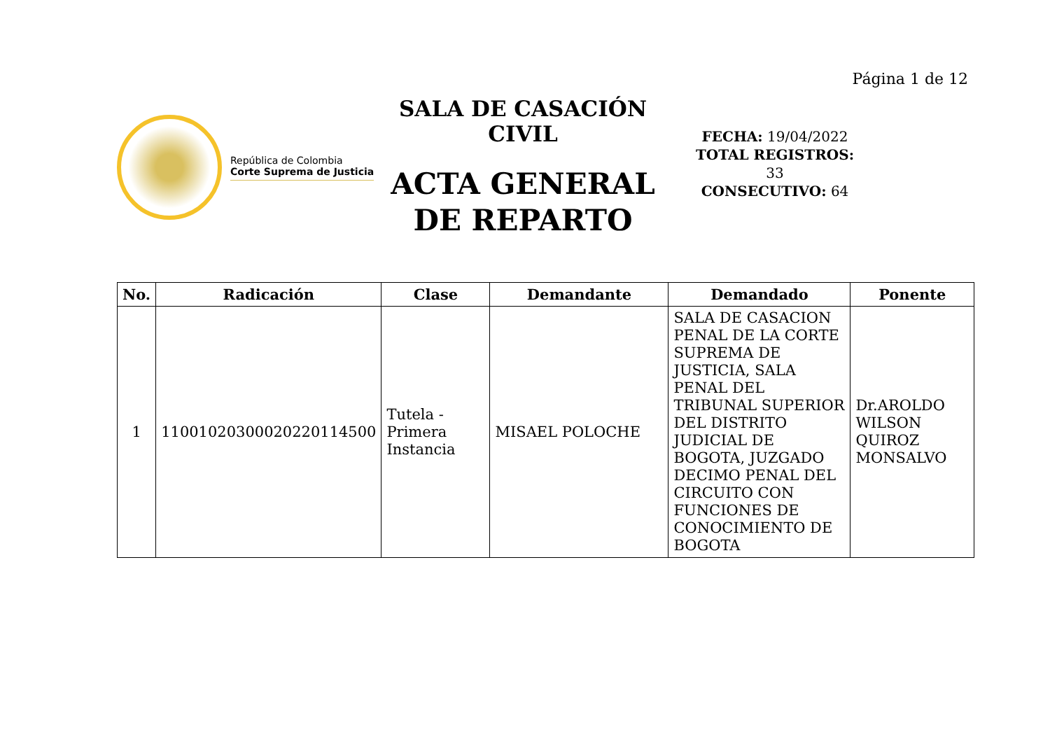Página 1 de 12
República de Colombia
Corte Suprema de Justicia
SALA DE CASACIÓN CIVIL
ACTA GENERAL DE REPARTO
FECHA: 19/04/2022
TOTAL REGISTROS:
33
CONSECUTIVO: 64
| No. | Radicación | Clase | Demandante | Demandado | Ponente |
| --- | --- | --- | --- | --- | --- |
| 1 | 11001020300020220114500 | Tutela - Primera Instancia | MISAEL POLOCHE | SALA DE CASACION PENAL DE LA CORTE SUPREMA DE JUSTICIA, SALA PENAL DEL TRIBUNAL SUPERIOR DEL DISTRITO JUDICIAL DE BOGOTA, JUZGADO DECIMO PENAL DEL CIRCUITO CON FUNCIONES DE CONOCIMIENTO DE BOGOTA | Dr.AROLDO WILSON QUIROZ MONSALVO |